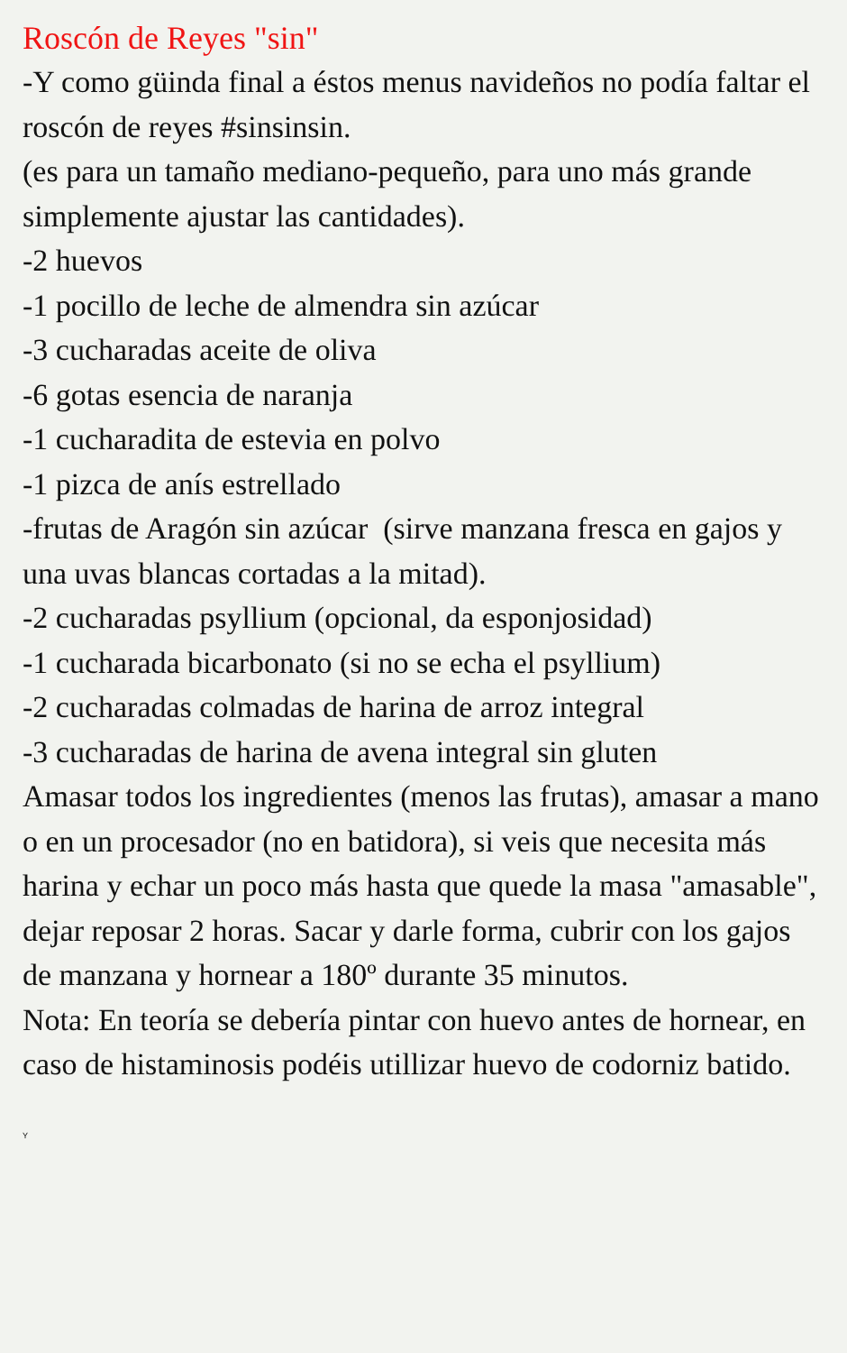Roscón de Reyes "sin"
-Y como güinda final a éstos menus navideños no podía faltar el roscón de reyes #sinsinsin.
(es para un tamaño mediano-pequeño, para uno más grande simplemente ajustar las cantidades).
-2 huevos
-1 pocillo de leche de almendra sin azúcar
-3 cucharadas aceite de oliva
-6 gotas esencia de naranja
-1 cucharadita de estevia en polvo
-1 pizca de anís estrellado
-frutas de Aragón sin azúcar (sirve manzana fresca en gajos y una uvas blancas cortadas a la mitad).
-2 cucharadas psyllium (opcional, da esponjosidad)
-1 cucharada bicarbonato (si no se echa el psyllium)
-2 cucharadas colmadas de harina de arroz integral
-3 cucharadas de harina de avena integral sin gluten
Amasar todos los ingredientes (menos las frutas), amasar a mano o en un procesador (no en batidora), si veis que necesita más harina y echar un poco más hasta que quede la masa "amasable", dejar reposar 2 horas. Sacar y darle forma, cubrir con los gajos de manzana y hornear a 180º durante 35 minutos.
Nota: En teoría se debería pintar con huevo antes de hornear, en caso de histaminosis podéis utillizar huevo de codorniz batido.
Y